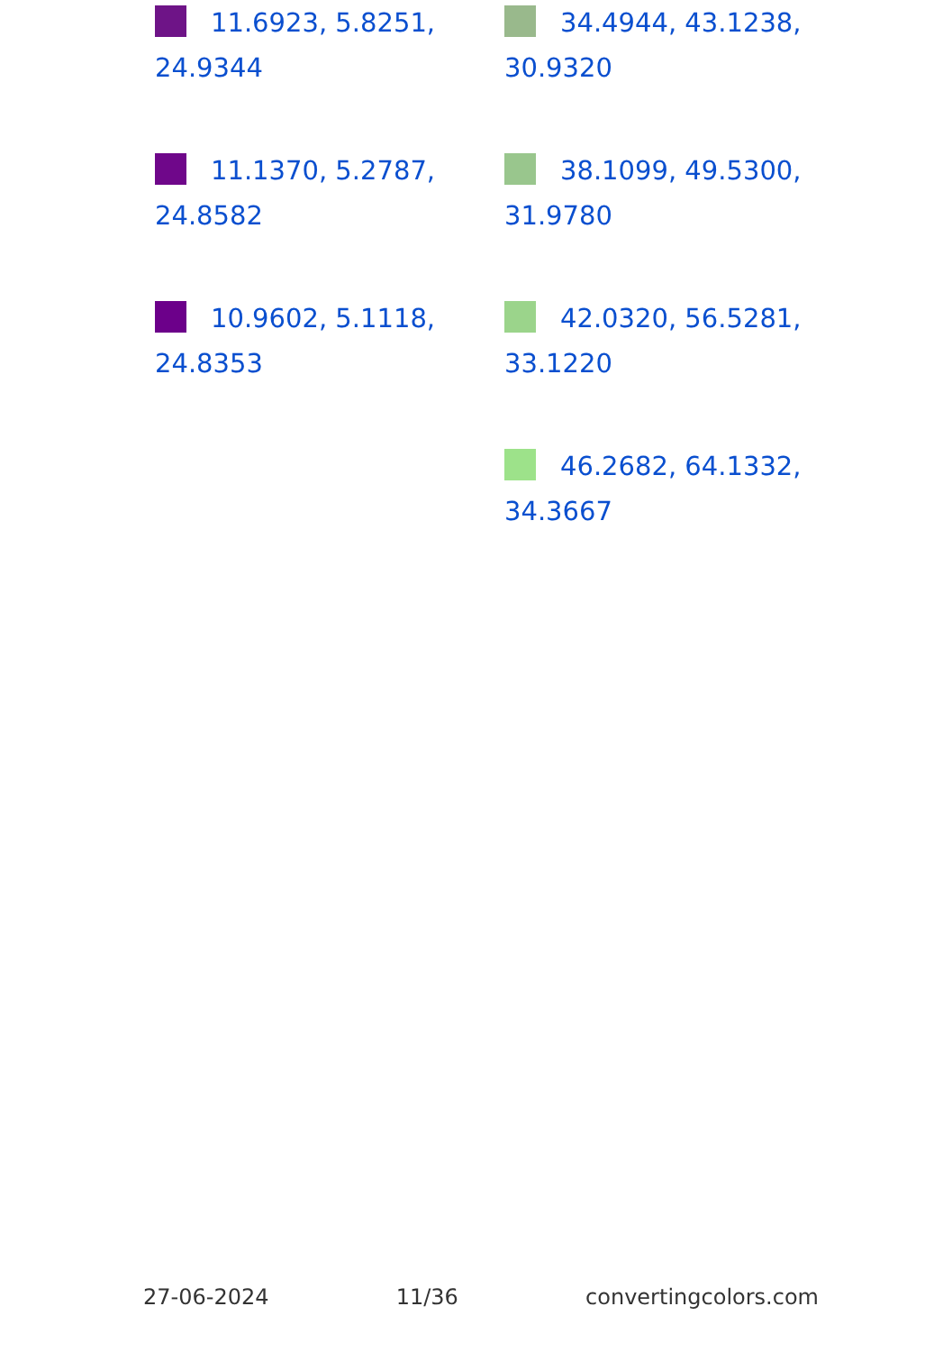11.6923, 5.8251, 24.9344
11.1370, 5.2787, 24.8582
10.9602, 5.1118, 24.8353
34.4944, 43.1238, 30.9320
38.1099, 49.5300, 31.9780
42.0320, 56.5281, 33.1220
46.2682, 64.1332, 34.3667
27-06-2024 11/36 convertingcolors.com